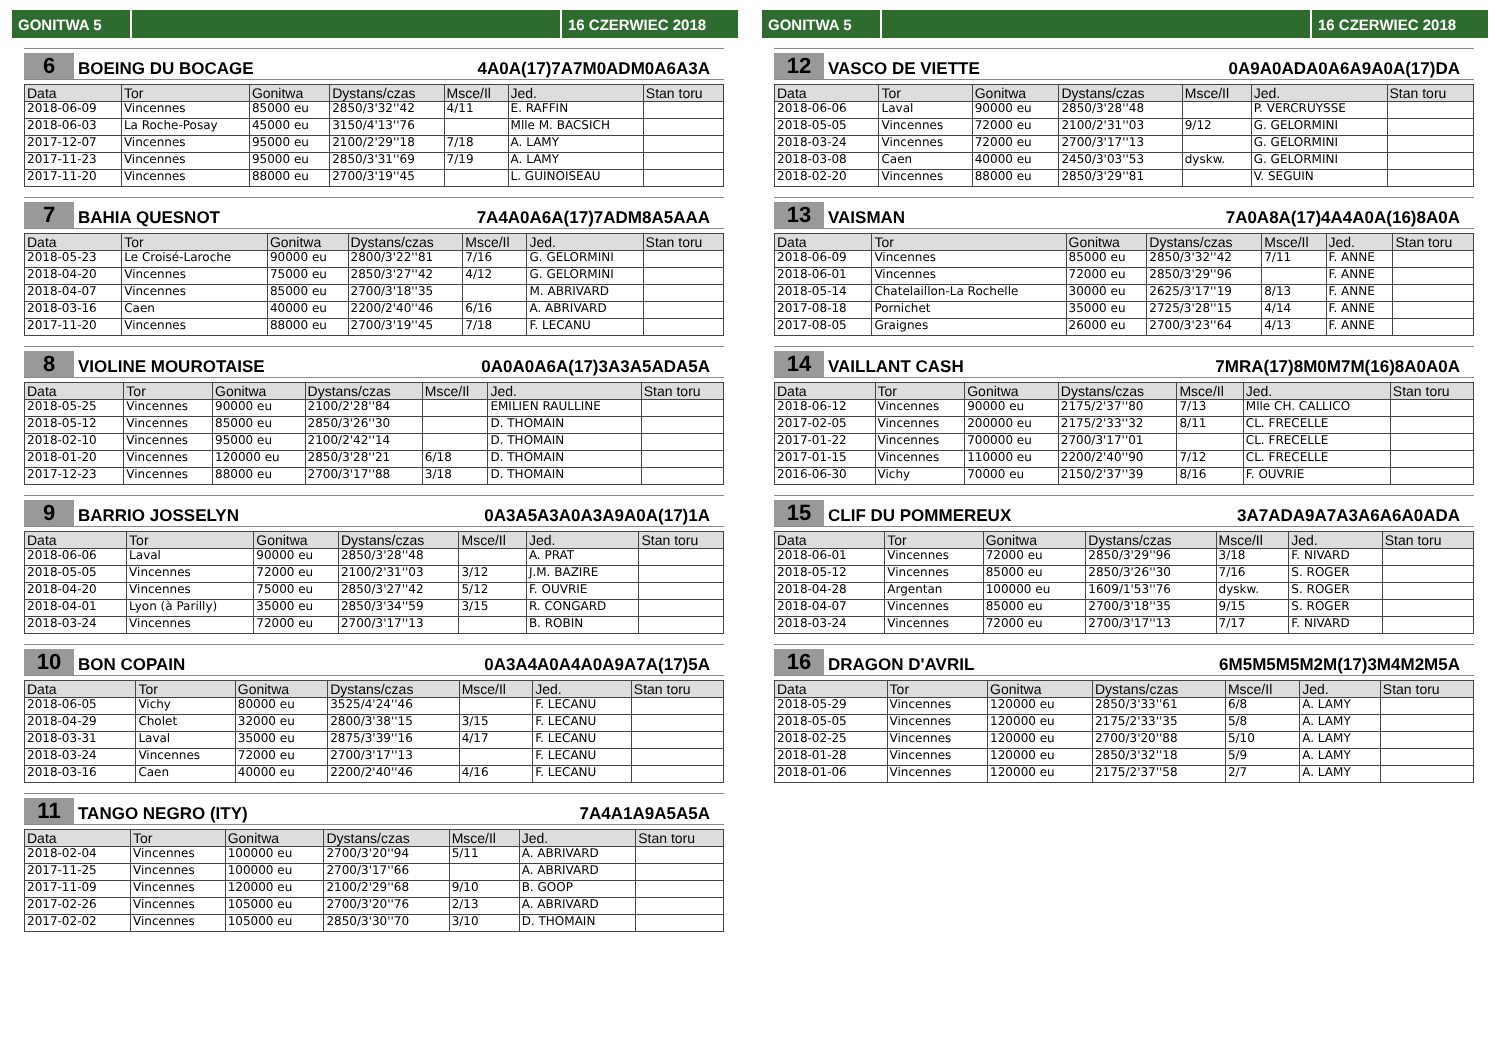GONITWA 5
16 CZERWIEC 2018
6 BOEING DU BOCAGE 4A0A(17)7A7M0ADM0A6A3A
| Data | Tor | Gonitwa | Dystans/czas | Msce/Il | Jed. | Stan toru |
| --- | --- | --- | --- | --- | --- | --- |
| 2018-06-09 | Vincennes | 85000 eu | 2850/3'32''42 | 4/11 | E. RAFFIN | |
| 2018-06-03 | La Roche-Posay | 45000 eu | 3150/4'13''76 | | Mlle M. BACSICH | |
| 2017-12-07 | Vincennes | 95000 eu | 2100/2'29''18 | 7/18 | A. LAMY | |
| 2017-11-23 | Vincennes | 95000 eu | 2850/3'31''69 | 7/19 | A. LAMY | |
| 2017-11-20 | Vincennes | 88000 eu | 2700/3'19''45 | | L. GUINOISEAU | |
7 BAHIA QUESNOT 7A4A0A6A(17)7ADM8A5AAA
| Data | Tor | Gonitwa | Dystans/czas | Msce/Il | Jed. | Stan toru |
| --- | --- | --- | --- | --- | --- | --- |
| 2018-05-23 | Le Croisé-Laroche | 90000 eu | 2800/3'22''81 | 7/16 | G. GELORMINI | |
| 2018-04-20 | Vincennes | 75000 eu | 2850/3'27''42 | 4/12 | G. GELORMINI | |
| 2018-04-07 | Vincennes | 85000 eu | 2700/3'18''35 | | M. ABRIVARD | |
| 2018-03-16 | Caen | 40000 eu | 2200/2'40''46 | 6/16 | A. ABRIVARD | |
| 2017-11-20 | Vincennes | 88000 eu | 2700/3'19''45 | 7/18 | F. LECANU | |
8 VIOLINE MOUROTAISE 0A0A0A6A(17)3A3A5ADA5A
| Data | Tor | Gonitwa | Dystans/czas | Msce/Il | Jed. | Stan toru |
| --- | --- | --- | --- | --- | --- | --- |
| 2018-05-25 | Vincennes | 90000 eu | 2100/2'28''84 | | EMILIEN RAULLINE | |
| 2018-05-12 | Vincennes | 85000 eu | 2850/3'26''30 | | D. THOMAIN | |
| 2018-02-10 | Vincennes | 95000 eu | 2100/2'42''14 | | D. THOMAIN | |
| 2018-01-20 | Vincennes | 120000 eu | 2850/3'28''21 | 6/18 | D. THOMAIN | |
| 2017-12-23 | Vincennes | 88000 eu | 2700/3'17''88 | 3/18 | D. THOMAIN | |
9 BARRIO JOSSELYN 0A3A5A3A0A3A9A0A(17)1A
| Data | Tor | Gonitwa | Dystans/czas | Msce/Il | Jed. | Stan toru |
| --- | --- | --- | --- | --- | --- | --- |
| 2018-06-06 | Laval | 90000 eu | 2850/3'28''48 | | A. PRAT | |
| 2018-05-05 | Vincennes | 72000 eu | 2100/2'31''03 | 3/12 | J.M. BAZIRE | |
| 2018-04-20 | Vincennes | 75000 eu | 2850/3'27''42 | 5/12 | F. OUVRIE | |
| 2018-04-01 | Lyon (à Parilly) | 35000 eu | 2850/3'34''59 | 3/15 | R. CONGARD | |
| 2018-03-24 | Vincennes | 72000 eu | 2700/3'17''13 | | B. ROBIN | |
10 BON COPAIN 0A3A4A0A4A0A9A7A(17)5A
| Data | Tor | Gonitwa | Dystans/czas | Msce/Il | Jed. | Stan toru |
| --- | --- | --- | --- | --- | --- | --- |
| 2018-06-05 | Vichy | 80000 eu | 3525/4'24''46 | | F. LECANU | |
| 2018-04-29 | Cholet | 32000 eu | 2800/3'38''15 | 3/15 | F. LECANU | |
| 2018-03-31 | Laval | 35000 eu | 2875/3'39''16 | 4/17 | F. LECANU | |
| 2018-03-24 | Vincennes | 72000 eu | 2700/3'17''13 | | F. LECANU | |
| 2018-03-16 | Caen | 40000 eu | 2200/2'40''46 | 4/16 | F. LECANU | |
11 TANGO NEGRO (ITY) 7A4A1A9A5A5A
| Data | Tor | Gonitwa | Dystans/czas | Msce/Il | Jed. | Stan toru |
| --- | --- | --- | --- | --- | --- | --- |
| 2018-02-04 | Vincennes | 100000 eu | 2700/3'20''94 | 5/11 | A. ABRIVARD | |
| 2017-11-25 | Vincennes | 100000 eu | 2700/3'17''66 | | A. ABRIVARD | |
| 2017-11-09 | Vincennes | 120000 eu | 2100/2'29''68 | 9/10 | B. GOOP | |
| 2017-02-26 | Vincennes | 105000 eu | 2700/3'20''76 | 2/13 | A. ABRIVARD | |
| 2017-02-02 | Vincennes | 105000 eu | 2850/3'30''70 | 3/10 | D. THOMAIN | |
GONITWA 5
16 CZERWIEC 2018
12 VASCO DE VIETTE 0A9A0ADA0A6A9A0A(17)DA
| Data | Tor | Gonitwa | Dystans/czas | Msce/Il | Jed. | Stan toru |
| --- | --- | --- | --- | --- | --- | --- |
| 2018-06-06 | Laval | 90000 eu | 2850/3'28''48 | | P. VERCRUYSSE | |
| 2018-05-05 | Vincennes | 72000 eu | 2100/2'31''03 | 9/12 | G. GELORMINI | |
| 2018-03-24 | Vincennes | 72000 eu | 2700/3'17''13 | | G. GELORMINI | |
| 2018-03-08 | Caen | 40000 eu | 2450/3'03''53 | dyskw. | G. GELORMINI | |
| 2018-02-20 | Vincennes | 88000 eu | 2850/3'29''81 | | V. SEGUIN | |
13 VAISMAN 7A0A8A(17)4A4A0A(16)8A0A
| Data | Tor | Gonitwa | Dystans/czas | Msce/Il | Jed. | Stan toru |
| --- | --- | --- | --- | --- | --- | --- |
| 2018-06-09 | Vincennes | 85000 eu | 2850/3'32''42 | 7/11 | F. ANNE | |
| 2018-06-01 | Vincennes | 72000 eu | 2850/3'29''96 | | F. ANNE | |
| 2018-05-14 | Chatelaillon-La Rochelle | 30000 eu | 2625/3'17''19 | 8/13 | F. ANNE | |
| 2017-08-18 | Pornichet | 35000 eu | 2725/3'28''15 | 4/14 | F. ANNE | |
| 2017-08-05 | Graignes | 26000 eu | 2700/3'23''64 | 4/13 | F. ANNE | |
14 VAILLANT CASH 7MRA(17)8M0M7M(16)8A0A0A
| Data | Tor | Gonitwa | Dystans/czas | Msce/Il | Jed. | Stan toru |
| --- | --- | --- | --- | --- | --- | --- |
| 2018-06-12 | Vincennes | 90000 eu | 2175/2'37''80 | 7/13 | Mlle CH. CALLICO | |
| 2017-02-05 | Vincennes | 200000 eu | 2175/2'33''32 | 8/11 | CL. FRECELLE | |
| 2017-01-22 | Vincennes | 700000 eu | 2700/3'17''01 | | CL. FRECELLE | |
| 2017-01-15 | Vincennes | 110000 eu | 2200/2'40''90 | 7/12 | CL. FRECELLE | |
| 2016-06-30 | Vichy | 70000 eu | 2150/2'37''39 | 8/16 | F. OUVRIE | |
15 CLIF DU POMMEREUX 3A7ADA9A7A3A6A6A0ADA
| Data | Tor | Gonitwa | Dystans/czas | Msce/Il | Jed. | Stan toru |
| --- | --- | --- | --- | --- | --- | --- |
| 2018-06-01 | Vincennes | 72000 eu | 2850/3'29''96 | 3/18 | F. NIVARD | |
| 2018-05-12 | Vincennes | 85000 eu | 2850/3'26''30 | 7/16 | S. ROGER | |
| 2018-04-28 | Argentan | 100000 eu | 1609/1'53''76 | dyskw. | S. ROGER | |
| 2018-04-07 | Vincennes | 85000 eu | 2700/3'18''35 | 9/15 | S. ROGER | |
| 2018-03-24 | Vincennes | 72000 eu | 2700/3'17''13 | 7/17 | F. NIVARD | |
16 DRAGON D'AVRIL 6M5M5M5M2M(17)3M4M2M5A
| Data | Tor | Gonitwa | Dystans/czas | Msce/Il | Jed. | Stan toru |
| --- | --- | --- | --- | --- | --- | --- |
| 2018-05-29 | Vincennes | 120000 eu | 2850/3'33''61 | 6/8 | A. LAMY | |
| 2018-05-05 | Vincennes | 120000 eu | 2175/2'33''35 | 5/8 | A. LAMY | |
| 2018-02-25 | Vincennes | 120000 eu | 2700/3'20''88 | 5/10 | A. LAMY | |
| 2018-01-28 | Vincennes | 120000 eu | 2850/3'32''18 | 5/9 | A. LAMY | |
| 2018-01-06 | Vincennes | 120000 eu | 2175/2'37''58 | 2/7 | A. LAMY | |